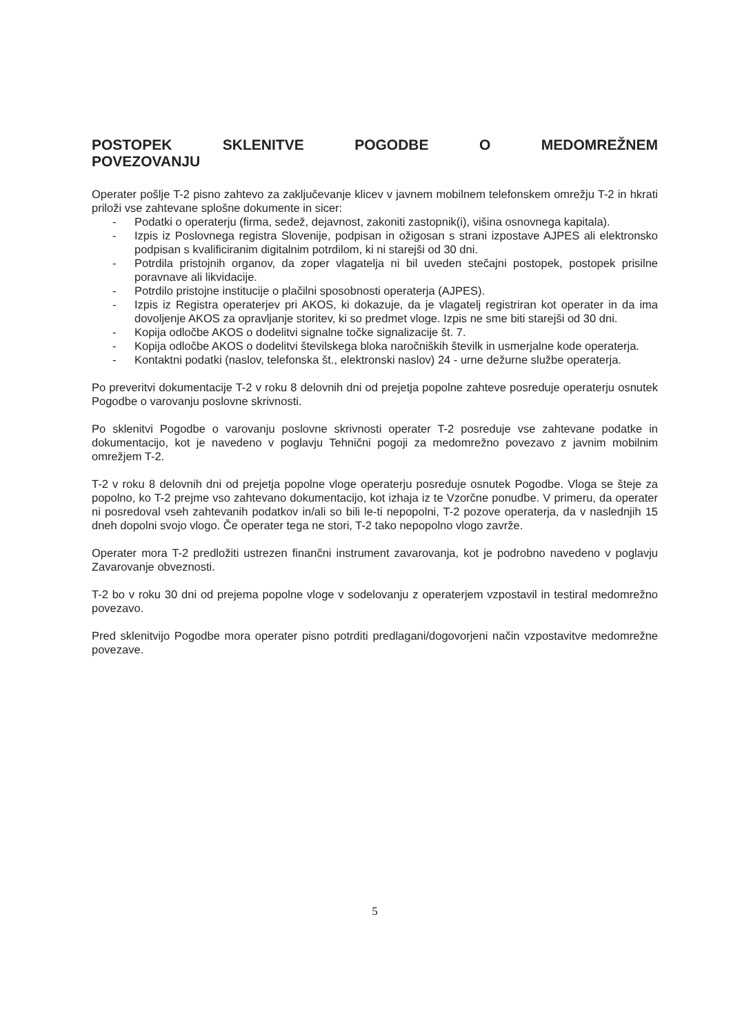POSTOPEK SKLENITVE POGODBE O MEDOMREŽNEM POVEZOVANJU
Operater pošlje T-2 pisno zahtevo za zaključevanje klicev v javnem mobilnem telefonskem omrežju T-2 in hkrati priloži vse zahtevane splošne dokumente in sicer:
- Podatki o operaterju (firma, sedež, dejavnost, zakoniti zastopnik(i), višina osnovnega kapitala).
- Izpis iz Poslovnega registra Slovenije, podpisan in ožigosan s strani izpostave AJPES ali elektronsko podpisan s kvalificiranim digitalnim potrdilom, ki ni starejši od 30 dni.
- Potrdila pristojnih organov, da zoper vlagatelja ni bil uveden stečajni postopek, postopek prisilne poravnave ali likvidacije.
- Potrdilo pristojne institucije o plačilni sposobnosti operaterja (AJPES).
- Izpis iz Registra operaterjev pri AKOS, ki dokazuje, da je vlagatelj registriran kot operater in da ima dovoljenje AKOS za opravljanje storitev, ki so predmet vloge. Izpis ne sme biti starejši od 30 dni.
- Kopija odločbe AKOS o dodelitvi signalne točke signalizacije št. 7.
- Kopija odločbe AKOS o dodelitvi številskega bloka naročniških številk in usmerjalne kode operaterja.
- Kontaktni podatki (naslov, telefonska št., elektronski naslov) 24 - urne dežurne službe operaterja.
Po preveritvi dokumentacije T-2 v roku 8 delovnih dni od prejetja popolne zahteve posreduje operaterju osnutek Pogodbe o varovanju poslovne skrivnosti.
Po sklenitvi Pogodbe o varovanju poslovne skrivnosti operater T-2 posreduje vse zahtevane podatke in dokumentacijo, kot je navedeno v poglavju Tehnični pogoji za medomrežno povezavo z javnim mobilnim omrežjem T-2.
T-2 v roku 8 delovnih dni od prejetja popolne vloge operaterju posreduje osnutek Pogodbe. Vloga se šteje za popolno, ko T-2 prejme vso zahtevano dokumentacijo, kot izhaja iz te Vzorčne ponudbe. V primeru, da operater ni posredoval vseh zahtevanih podatkov in/ali so bili le-ti nepopolni, T-2 pozove operaterja, da v naslednjih 15 dneh dopolni svojo vlogo. Če operater tega ne stori, T-2 tako nepopolno vlogo zavrže.
Operater mora T-2 predložiti ustrezen finančni instrument zavarovanja, kot je podrobno navedeno v poglavju Zavarovanje obveznosti.
T-2 bo v roku 30 dni od prejema popolne vloge v sodelovanju z operaterjem vzpostavil in testiral medomrežno povezavo.
Pred sklenitvijo Pogodbe mora operater pisno potrditi predlagani/dogovorjeni način vzpostavitve medomrežne povezave.
5